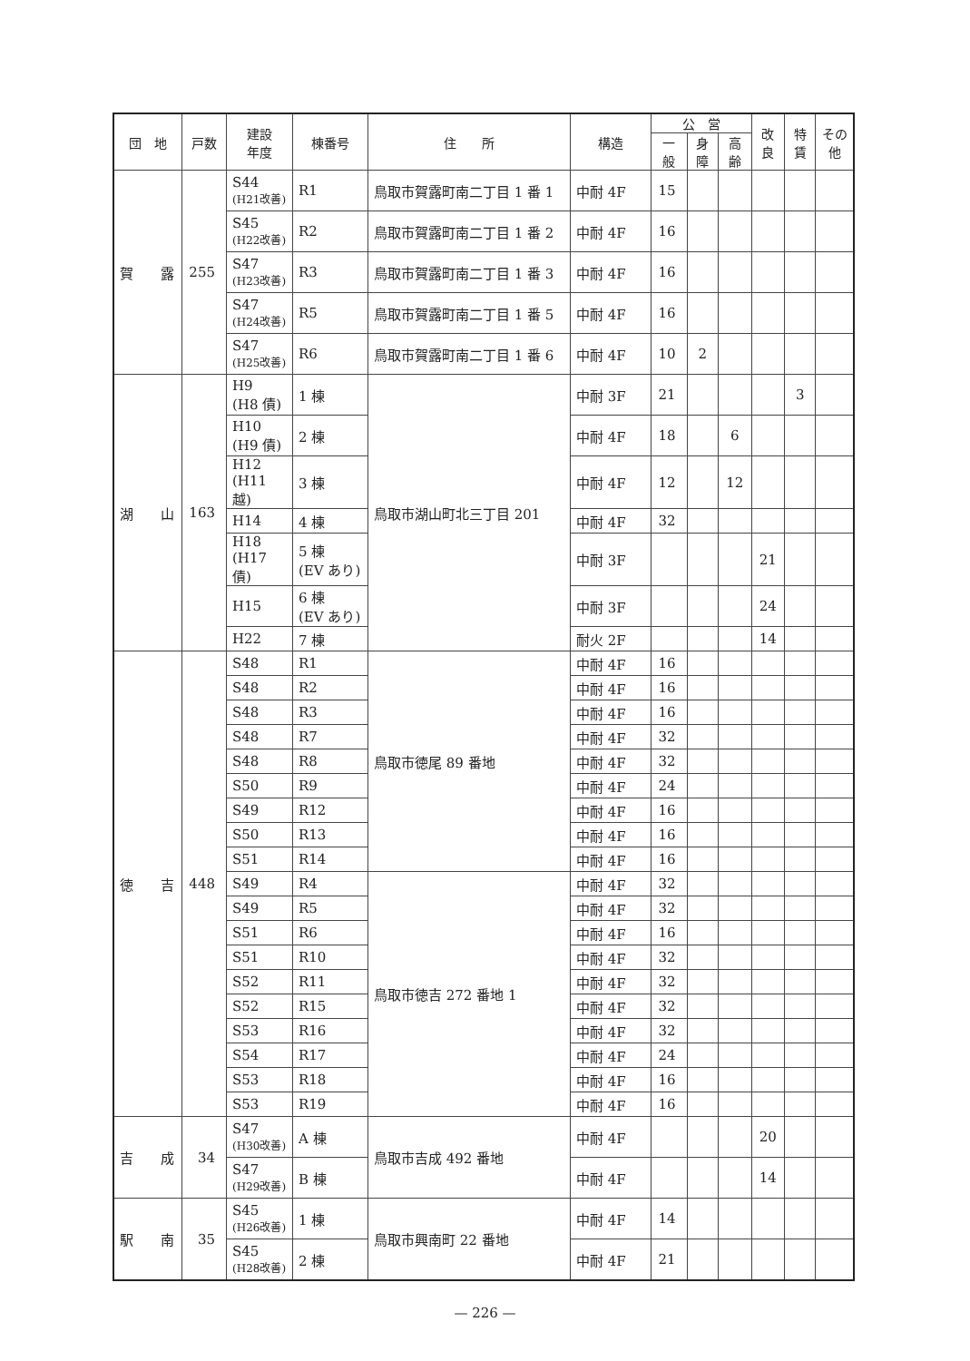| 団 地 | 戸数 | 建設 年度 | 棟番号 | 住 所 | 構造 | 公 営 | | | 改良 | 特賃 | その他 |
| --- | --- | --- | --- | --- | --- | --- | --- | --- | --- | --- | --- |
| | | | | | | 一般 | 身障 | 高齢 | | | |
| 賀 露 | 255 | S44 (H21改善) | R1 | 鳥取市賀露町南二丁目 1 番 1 | 中耐 4F | 15 | | | | | |
| | | S45 (H22改善) | R2 | 鳥取市賀露町南二丁目 1 番 2 | 中耐 4F | 16 | | | | | |
| | | S47 (H23改善) | R3 | 鳥取市賀露町南二丁目 1 番 3 | 中耐 4F | 16 | | | | | |
| | | S47 (H24改善) | R5 | 鳥取市賀露町南二丁目 1 番 5 | 中耐 4F | 16 | | | | | |
| | | S47 (H25改善) | R6 | 鳥取市賀露町南二丁目 1 番 6 | 中耐 4F | 10 | 2 | | | | |
| 湖 山 | 163 | H9 (H8 債) | 1 棟 | 鳥取市湖山町北三丁目 201 | 中耐 3F | 21 | | | | 3 | |
| | | H10 (H9 債) | 2 棟 | | 中耐 4F | 18 | | 6 | | | |
| | | H12 (H11 越) | 3 棟 | | 中耐 4F | 12 | | 12 | | | |
| | | H14 | 4 棟 | | 中耐 4F | 32 | | | | | |
| | | H18 (H17 債) | 5 棟 (EV あり) | | 中耐 3F | | | | 21 | | |
| | | H15 | 6 棟 (EV あり) | | 中耐 3F | | | | 24 | | |
| | | H22 | 7 棟 | | 耐火 2F | | | | 14 | | |
| 徳 吉 | 448 | S48 | R1 | 鳥取市徳尾 89 番地 | 中耐 4F | 16 | | | | | |
| | | S48 | R2 | | 中耐 4F | 16 | | | | | |
| | | S48 | R3 | | 中耐 4F | 16 | | | | | |
| | | S48 | R7 | | 中耐 4F | 32 | | | | | |
| | | S48 | R8 | | 中耐 4F | 32 | | | | | |
| | | S50 | R9 | | 中耐 4F | 24 | | | | | |
| | | S49 | R12 | | 中耐 4F | 16 | | | | | |
| | | S50 | R13 | | 中耐 4F | 16 | | | | | |
| | | S51 | R14 | | 中耐 4F | 16 | | | | | |
| | | S49 | R4 | 鳥取市徳吉 272 番地 1 | 中耐 4F | 32 | | | | | |
| | | S49 | R5 | | 中耐 4F | 32 | | | | | |
| | | S51 | R6 | | 中耐 4F | 16 | | | | | |
| | | S51 | R10 | | 中耐 4F | 32 | | | | | |
| | | S52 | R11 | | 中耐 4F | 32 | | | | | |
| | | S52 | R15 | | 中耐 4F | 32 | | | | | |
| | | S53 | R16 | | 中耐 4F | 32 | | | | | |
| | | S54 | R17 | | 中耐 4F | 24 | | | | | |
| | | S53 | R18 | | 中耐 4F | 16 | | | | | |
| | | S53 | R19 | | 中耐 4F | 16 | | | | | |
| 吉 成 | 34 | S47 (H30改善) | A 棟 | 鳥取市吉成 492 番地 | 中耐 4F | | | | 20 | | |
| | | S47 (H29改善) | B 棟 | | 中耐 4F | | | | 14 | | |
| 駅 南 | 35 | S45 (H26改善) | 1 棟 | 鳥取市興南町 22 番地 | 中耐 4F | 14 | | | | | |
| | | S45 (H28改善) | 2 棟 | | 中耐 4F | 21 | | | | | |
— 226 —